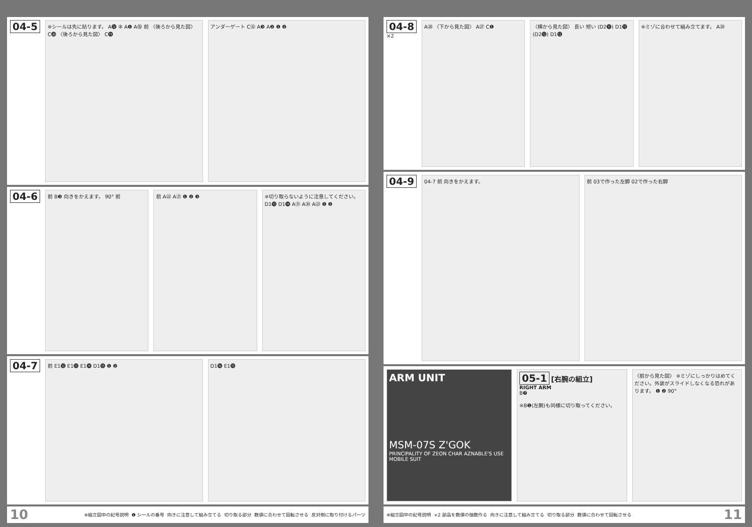04-5
※シールは先に貼ります。 A⓬ ⑧ A❶ A⓾ 前 〈後ろから見た図〉 C⓴ 〈後ろから見た図〉 C⓳
アンダーゲート C㉜ A❸ A❷ ❶ ❷
04-6
前 B❸ 向きをかえます。 90° 前 前 A㉒ A㉑ ❶ ❷ ❸ ※切り取らないように注意してください。 D1⓭ D1⓮ A㉛ A㉚ A㉓ ❶ ❷
04-7
前 E1⓬ E1⓭ E1⓮ D1⓯ ❶ ❷ D1⓰ E1⓯
10 ※組立図中の記号説明 ❶ シールの番号 向きに注意して組み立てる 切り取る部分 数値に合わせて回転させる 反対側に取り付けるパーツ
04-8
×2
A㉘ 〈下から見た図〉 A㉗ C❶ 〈横から見た図〉 長い 短い (D2⓫) D1⓫ (D2⓬) D1⓬
※ミゾに合わせて組み立てます。 A㉙
04-9
04-7 前 向きをかえます。 前 03で作った左脚 02で作った右脚
ARM UNIT
MSM-07S Z'GOK
PRINCIPALITY OF ZEON CHAR AZNABLE'S USE MOBILE SUIT
05-1 [右腕の組立]
RIGHT ARM
B❼
※B❶(左腕)も同様に切り取ってください。
〈前から見た図〉 ※ミゾにしっかりはめてください。外装がスライドしなくなる恐れがあります。 ❶ ❷ 90°
※組立図中の記号説明 ×2 部品を数値の個数作る 向きに注意して組み立てる 切り取る部分 数値に合わせて回転させる 11